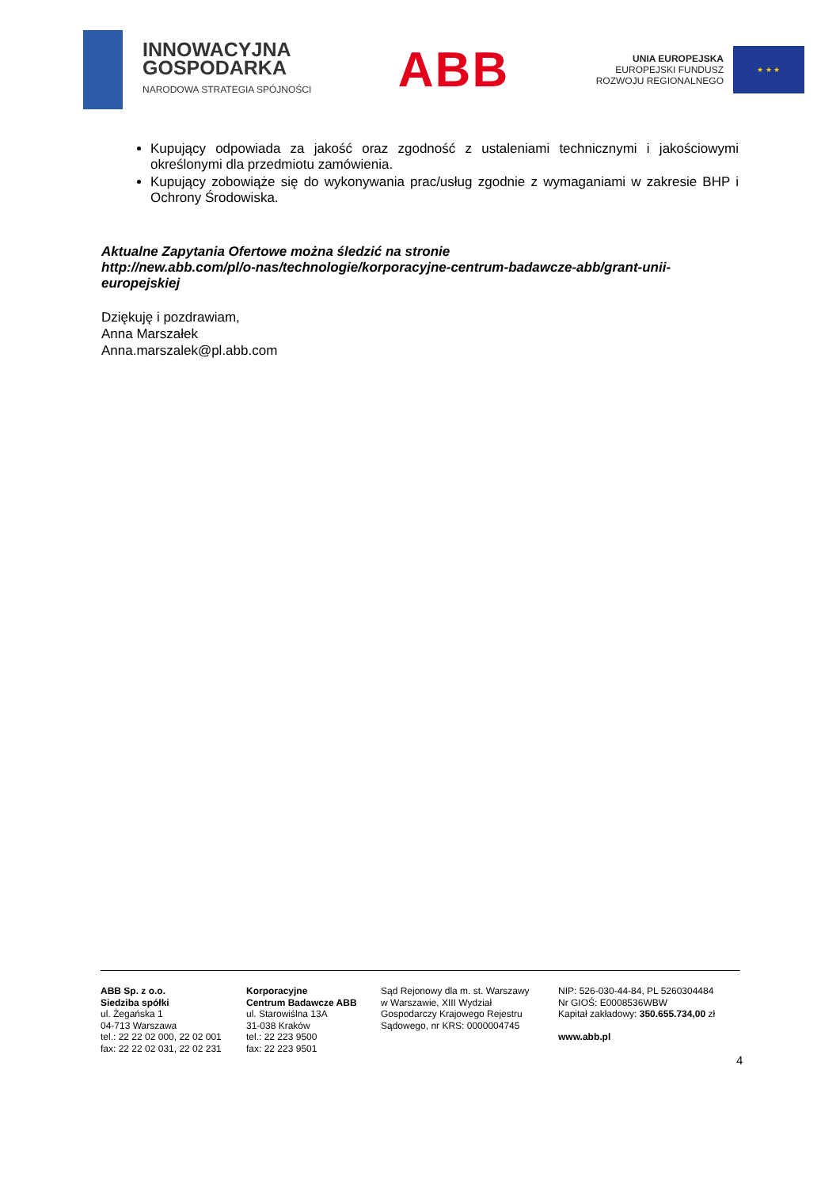INNOWACYJNA
GOSPODARKA
NARODOWA STRATEGIA SPÓJNOŚCI
ABB
UNIA EUROPEJSKA
EUROPEJSKI FUNDUSZ
ROZWOJU REGIONALNEGO
★ ★ ★
Kupujący odpowiada za jakość oraz zgodność z ustaleniami technicznymi i jakościowymi określonymi dla przedmiotu zamówienia.
Kupujący zobowiąże się do wykonywania prac/usług zgodnie z wymaganiami w zakresie BHP i Ochrony Środowiska.
Aktualne Zapytania Ofertowe można śledzić na stronie
http://new.abb.com/pl/o-nas/technologie/korporacyjne-centrum-badawcze-abb/grant-unii-europejskiej
Dziękuję i pozdrawiam,
Anna Marszałek
Anna.marszalek@pl.abb.com
ABB Sp. z o.o.
Siedziba spółki
ul. Żegańska 1
04-713 Warszawa
tel.: 22 22 02 000, 22 02 001
fax: 22 22 02 031, 22 02 231
Korporacyjne
Centrum Badawcze ABB
ul. Starowiślna 13A
31-038 Kraków
tel.: 22 223 9500
fax: 22 223 9501
Sąd Rejonowy dla m. st. Warszawy
w Warszawie, XIII Wydział
Gospodarczy Krajowego Rejestru
Sądowego, nr KRS: 0000004745
NIP: 526-030-44-84, PL 5260304484
Nr GIOŚ: E0008536WBW
Kapitał zakładowy: 350.655.734,00 zł
www.abb.pl
4